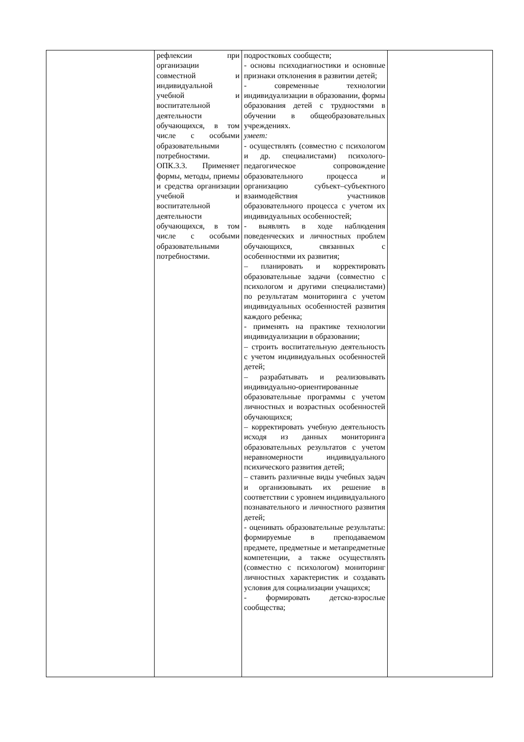| | рефлексии при организации совместной и индивидуальной учебной и воспитательной деятельности обучающихся, в том числе с особыми образовательными потребностями. ОПК.3.3. Применяет формы, методы, приемы и средства организации учебной и воспитательной деятельности обучающихся, в том числе с особыми образовательными потребностями. | подростковых сообществ; - основы психодиагностики и основные признаки отклонения в развитии детей; - современные технологии индивидуализации в образовании, формы образования детей с трудностями в обучении в общеобразовательных учреждениях. умеет: - осуществлять (совместно с психологом и др. специалистами) психолого-педагогическое сопровождение образовательного процесса и организацию субъект–субъектного взаимодействия участников образовательного процесса с учетом их индивидуальных особенностей; - выявлять в ходе наблюдения поведенческих и личностных проблем обучающихся, связанных с особенностями их развития; – планировать и корректировать образовательные задачи (совместно с психологом и другими специалистами) по результатам мониторинга с учетом индивидуальных особенностей развития каждого ребенка; - применять на практике технологии индивидуализации в образовании; – строить воспитательную деятельность с учетом индивидуальных особенностей детей; – разрабатывать и реализовывать индивидуально-ориентированные образовательные программы с учетом личностных и возрастных особенностей обучающихся; – корректировать учебную деятельность исходя из данных мониторинга образовательных результатов с учетом неравномерности индивидуального психического развития детей; – ставить различные виды учебных задач и организовывать их решение в соответствии с уровнем индивидуального познавательного и личностного развития детей; - оценивать образовательные результаты: формируемые в преподаваемом предмете, предметные и метапредметные компетенции, а также осуществлять (совместно с психологом) мониторинг личностных характеристик и создавать условия для социализации учащихся; - формировать детско-взрослые сообщества; | |